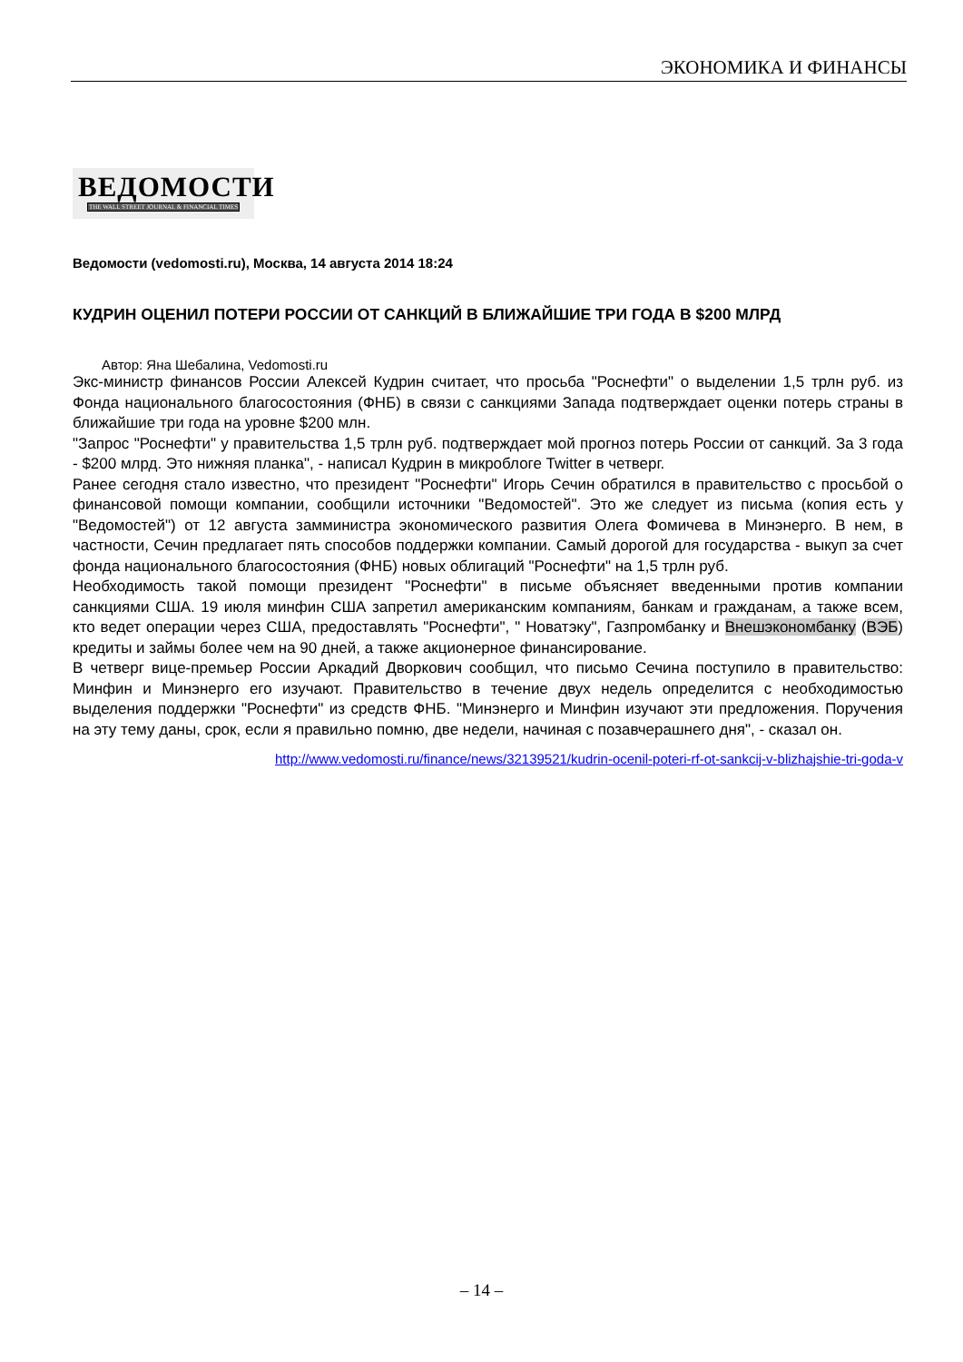ЭКОНОМИКА И ФИНАНСЫ
ВЕДОМОСТИ
THE WALL STREET JOURNAL & FINANCIAL TIMES
Ведомости (vedomosti.ru), Москва, 14 августа 2014 18:24
КУДРИН ОЦЕНИЛ ПОТЕРИ РОССИИ ОТ САНКЦИЙ В БЛИЖАЙШИЕ ТРИ ГОДА В $200 МЛРД
Автор: Яна Шебалина, Vedomosti.ru
Экс-министр финансов России Алексей Кудрин считает, что просьба "Роснефти" о выделении 1,5 трлн руб. из Фонда национального благосостояния (ФНБ) в связи с санкциями Запада подтверждает оценки потерь страны в ближайшие три года на уровне $200 млн.
"Запрос "Роснефти" у правительства 1,5 трлн руб. подтверждает мой прогноз потерь России от санкций. За 3 года - $200 млрд. Это нижняя планка", - написал Кудрин в микроблоге Twitter в четверг.
Ранее сегодня стало известно, что президент "Роснефти" Игорь Сечин обратился в правительство с просьбой о финансовой помощи компании, сообщили источники "Ведомостей". Это же следует из письма (копия есть у "Ведомостей") от 12 августа замминистра экономического развития Олега Фомичева в Минэнерго. В нем, в частности, Сечин предлагает пять способов поддержки компании. Самый дорогой для государства - выкуп за счет фонда национального благосостояния (ФНБ) новых облигаций "Роснефти" на 1,5 трлн руб.
Необходимость такой помощи президент "Роснефти" в письме объясняет введенными против компании санкциями США. 19 июля минфин США запретил американским компаниям, банкам и гражданам, а также всем, кто ведет операции через США, предоставлять "Роснефти", " Новатэку", Газпромбанку и Внешэкономбанку (ВЭБ) кредиты и займы более чем на 90 дней, а также акционерное финансирование.
В четверг вице-премьер России Аркадий Дворкович сообщил, что письмо Сечина поступило в правительство: Минфин и Минэнерго его изучают. Правительство в течение двух недель определится с необходимостью выделения поддержки "Роснефти" из средств ФНБ. "Минэнерго и Минфин изучают эти предложения. Поручения на эту тему даны, срок, если я правильно помню, две недели, начиная с позавчерашнего дня", - сказал он.
http://www.vedomosti.ru/finance/news/32139521/kudrin-ocenil-poteri-rf-ot-sankcij-v-blizhajshie-tri-goda-v
– 14 –